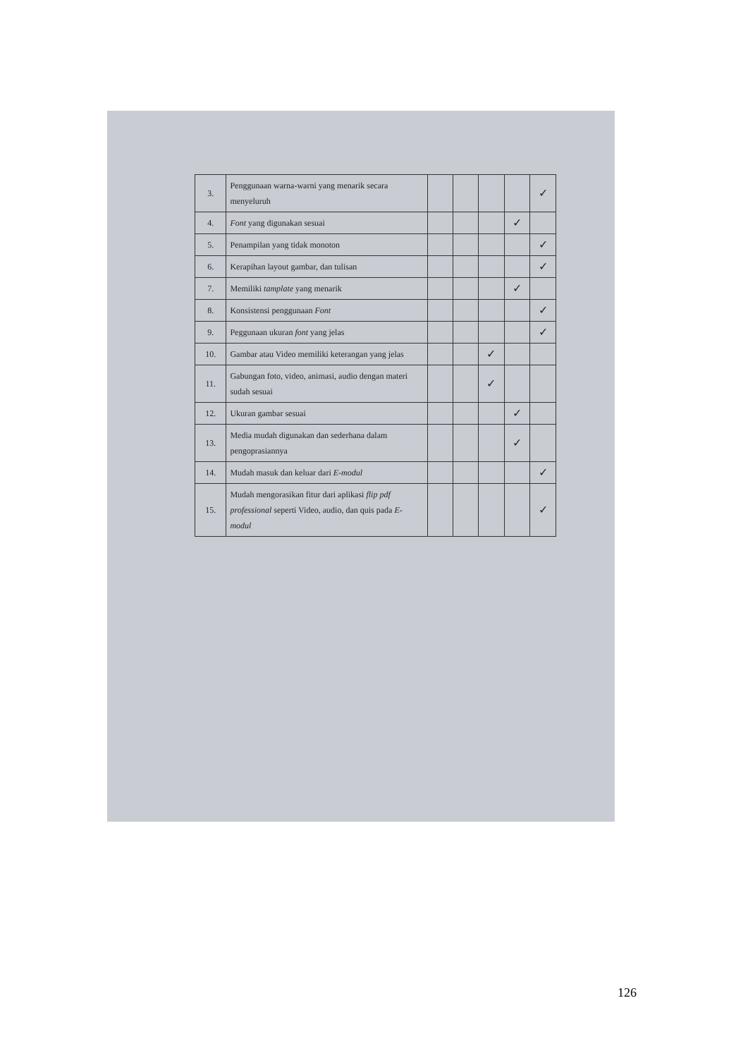| 3. | Penggunaan warna-warni yang menarik secara menyeluruh | | | | | ✓ |
| 4. | Font yang digunakan sesuai | | | | ✓ | |
| 5. | Penampilan yang tidak monoton | | | | | ✓ |
| 6. | Kerapihan layout gambar, dan tulisan | | | | | ✓ |
| 7. | Memiliki tamplate yang menarik | | | | ✓ | |
| 8. | Konsistensi penggunaan Font | | | | | ✓ |
| 9. | Peggunaan ukuran font yang jelas | | | | | ✓ |
| 10. | Gambar atau Video memiliki keterangan yang jelas | | | ✓ | | |
| 11. | Gabungan foto, video, animasi, audio dengan materi sudah sesuai | | | ✓ | | |
| 12. | Ukuran gambar sesuai | | | | ✓ | |
| 13. | Media mudah digunakan dan sederhana dalam pengoprasiannya | | | | ✓ | |
| 14. | Mudah masuk dan keluar dari E-modul | | | | | ✓ |
| 15. | Mudah mengorasikan fitur dari aplikasi flip pdf professional seperti Video, audio, dan quis pada E-modul | | | | | ✓ |
126